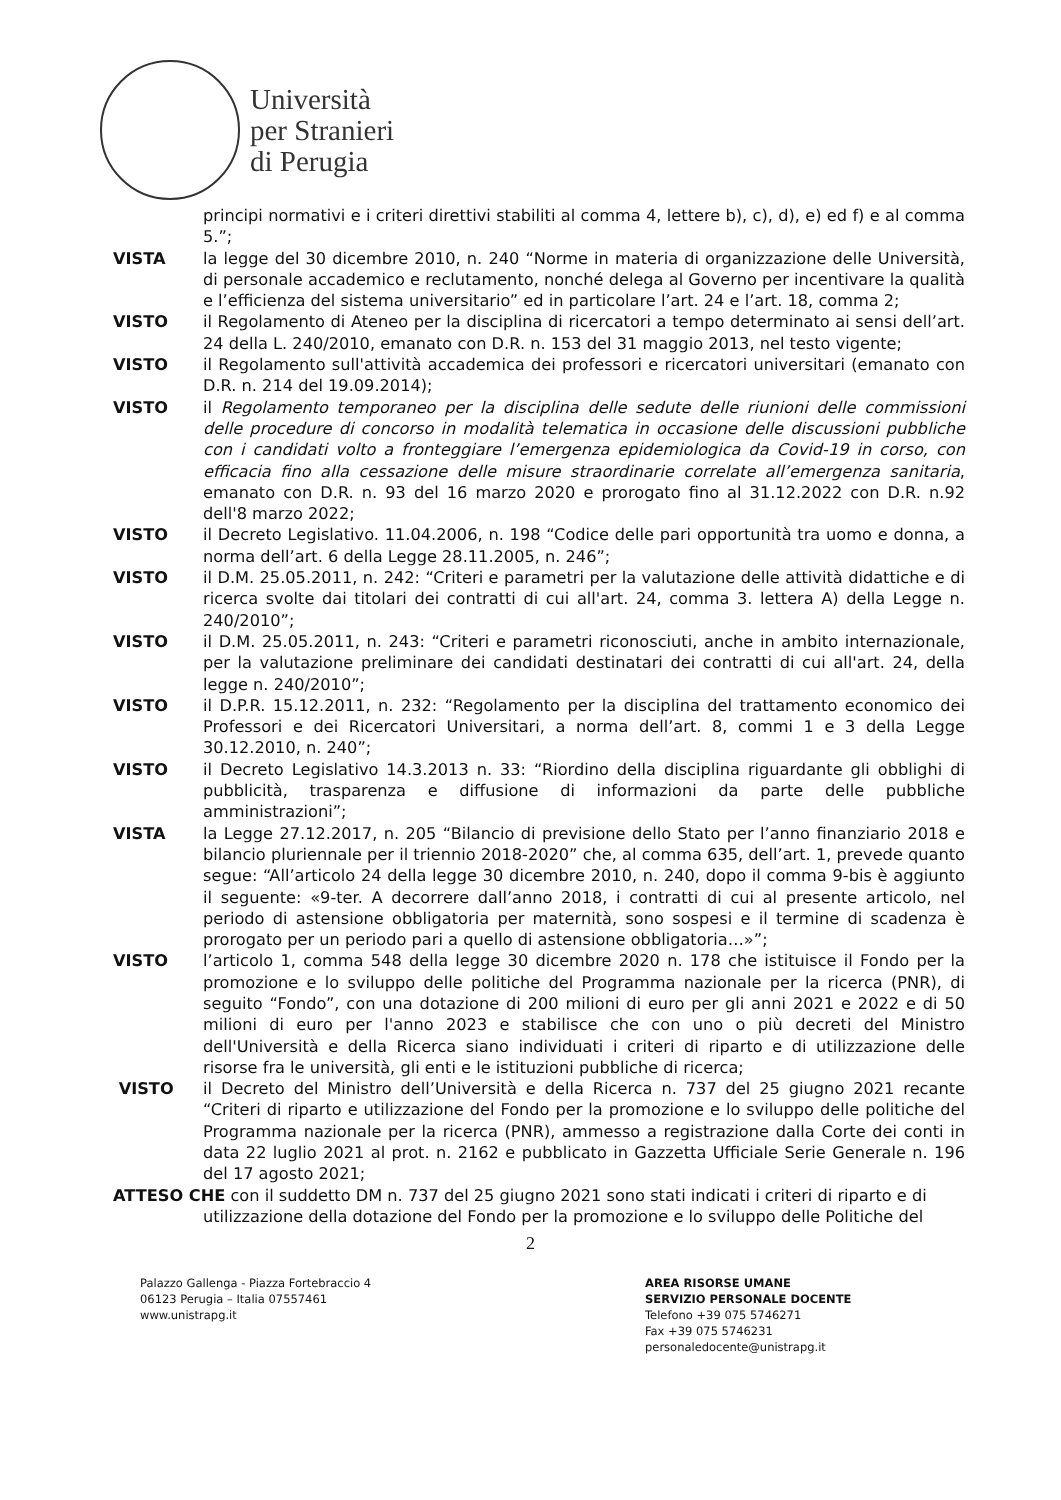Università
per Stranieri
di Perugia
principi normativi e i criteri direttivi stabiliti al comma 4, lettere b), c), d), e) ed f) e al comma 5.”;
VISTA la legge del 30 dicembre 2010, n. 240 “Norme in materia di organizzazione delle Università, di personale accademico e reclutamento, nonché delega al Governo per incentivare la qualità e l’efficienza del sistema universitario” ed in particolare l’art. 24 e l’art. 18, comma 2;
VISTO il Regolamento di Ateneo per la disciplina di ricercatori a tempo determinato ai sensi dell’art. 24 della L. 240/2010, emanato con D.R. n. 153 del 31 maggio 2013, nel testo vigente;
VISTO il Regolamento sull'attività accademica dei professori e ricercatori universitari (emanato con D.R. n. 214 del 19.09.2014);
VISTO il Regolamento temporaneo per la disciplina delle sedute delle riunioni delle commissioni delle procedure di concorso in modalità telematica in occasione delle discussioni pubbliche con i candidati volto a fronteggiare l’emergenza epidemiologica da Covid-19 in corso, con efficacia fino alla cessazione delle misure straordinarie correlate all’emergenza sanitaria, emanato con D.R. n. 93 del 16 marzo 2020 e prorogato fino al 31.12.2022 con D.R. n.92 dell'8 marzo 2022;
VISTO il Decreto Legislativo. 11.04.2006, n. 198 “Codice delle pari opportunità tra uomo e donna, a norma dell’art. 6 della Legge 28.11.2005, n. 246”;
VISTO il D.M. 25.05.2011, n. 242: “Criteri e parametri per la valutazione delle attività didattiche e di ricerca svolte dai titolari dei contratti di cui all'art. 24, comma 3. lettera A) della Legge n. 240/2010”;
VISTO il D.M. 25.05.2011, n. 243: “Criteri e parametri riconosciuti, anche in ambito internazionale, per la valutazione preliminare dei candidati destinatari dei contratti di cui all'art. 24, della legge n. 240/2010”;
VISTO il D.P.R. 15.12.2011, n. 232: “Regolamento per la disciplina del trattamento economico dei Professori e dei Ricercatori Universitari, a norma dell’art. 8, commi 1 e 3 della Legge 30.12.2010, n. 240”;
VISTO il Decreto Legislativo 14.3.2013 n. 33: “Riordino della disciplina riguardante gli obblighi di pubblicità, trasparenza e diffusione di informazioni da parte delle pubbliche amministrazioni”;
VISTA la Legge 27.12.2017, n. 205 “Bilancio di previsione dello Stato per l’anno finanziario 2018 e bilancio pluriennale per il triennio 2018-2020” che, al comma 635, dell’art. 1, prevede quanto segue: “All’articolo 24 della legge 30 dicembre 2010, n. 240, dopo il comma 9-bis è aggiunto il seguente: «9-ter. A decorrere dall’anno 2018, i contratti di cui al presente articolo, nel periodo di astensione obbligatoria per maternità, sono sospesi e il termine di scadenza è prorogato per un periodo pari a quello di astensione obbligatoria…»”;
VISTO l’articolo 1, comma 548 della legge 30 dicembre 2020 n. 178 che istituisce il Fondo per la promozione e lo sviluppo delle politiche del Programma nazionale per la ricerca (PNR), di seguito “Fondo”, con una dotazione di 200 milioni di euro per gli anni 2021 e 2022 e di 50 milioni di euro per l'anno 2023 e stabilisce che con uno o più decreti del Ministro dell'Università e della Ricerca siano individuati i criteri di riparto e di utilizzazione delle risorse fra le università, gli enti e le istituzioni pubbliche di ricerca;
VISTO il Decreto del Ministro dell’Università e della Ricerca n. 737 del 25 giugno 2021 recante “Criteri di riparto e utilizzazione del Fondo per la promozione e lo sviluppo delle politiche del Programma nazionale per la ricerca (PNR), ammesso a registrazione dalla Corte dei conti in data 22 luglio 2021 al prot. n. 2162 e pubblicato in Gazzetta Ufficiale Serie Generale n. 196 del 17 agosto 2021;
ATTESO CHE con il suddetto DM n. 737 del 25 giugno 2021 sono stati indicati i criteri di riparto e di
utilizzazione della dotazione del Fondo per la promozione e lo sviluppo delle Politiche del
2
Palazzo Gallenga - Piazza Fortebraccio 4
06123 Perugia – Italia 07557461
www.unistrapg.it
AREA RISORSE UMANE
SERVIZIO PERSONALE DOCENTE
Telefono +39 075 5746271
Fax +39 075 5746231
personaledocente@unistrapg.it